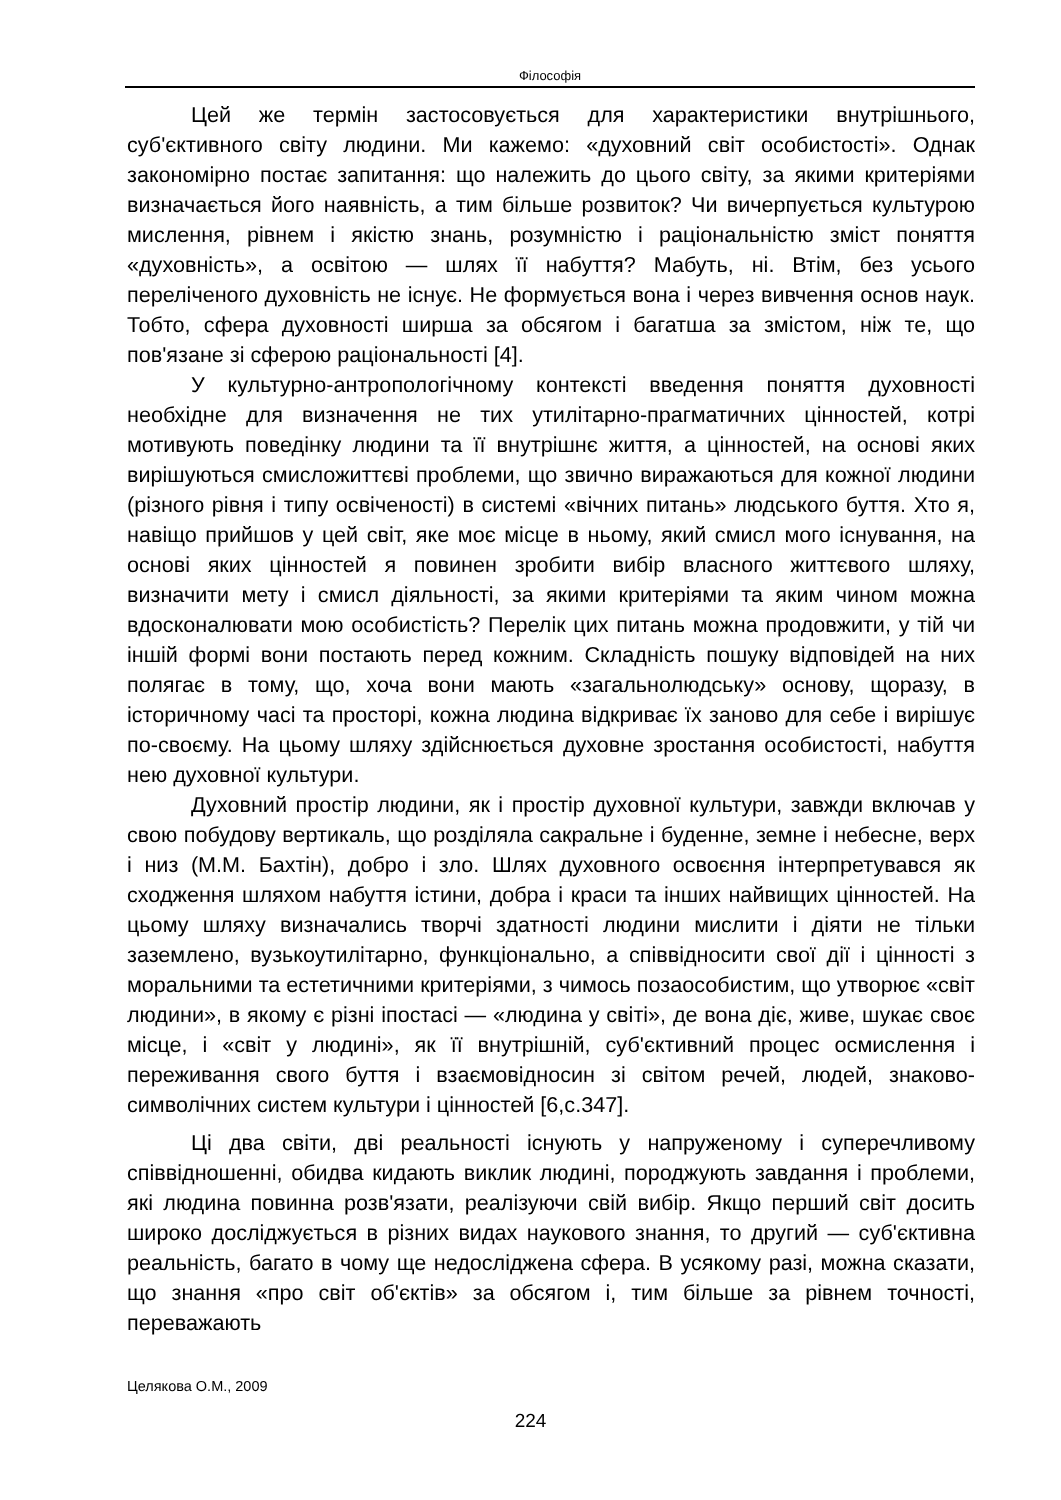Філософія
Цей же термін застосовується для характеристики внутрішнього, суб'єктивного світу людини. Ми кажемо: «духовний світ особистості». Однак закономірно постає запитання: що належить до цього світу, за якими критеріями визначається його наявність, а тим більше розвиток? Чи вичерпується культурою мислення, рівнем і якістю знань, розумністю і раціональністю зміст поняття «духовність», а освітою — шлях її набуття? Мабуть, ні. Втім, без усього переліченого духовність не існує. Не формується вона і через вивчення основ наук. Тобто, сфера духовності ширша за обсягом і багатша за змістом, ніж те, що пов'язане зі сферою раціональності [4].
У культурно-антропологічному контексті введення поняття духовності необхідне для визначення не тих утилітарно-прагматичних цінностей, котрі мотивують поведінку людини та її внутрішнє життя, а цінностей, на основі яких вирішуються смисложиттєві проблеми, що звично виражаються для кожної людини (різного рівня і типу освіченості) в системі «вічних питань» людського буття. Хто я, навіщо прийшов у цей світ, яке моє місце в ньому, який смисл мого існування, на основі яких цінностей я повинен зробити вибір власного життєвого шляху, визначити мету і смисл діяльності, за якими критеріями та яким чином можна вдосконалювати мою особистість? Перелік цих питань можна продовжити, у тій чи іншій формі вони постають перед кожним. Складність пошуку відповідей на них полягає в тому, що, хоча вони мають «загальнолюдську» основу, щоразу, в історичному часі та просторі, кожна людина відкриває їх заново для себе і вирішує по-своєму. На цьому шляху здійснюється духовне зростання особистості, набуття нею духовної культури.
Духовний простір людини, як і простір духовної культури, завжди включав у свою побудову вертикаль, що розділяла сакральне і буденне, земне і небесне, верх і низ (М.М. Бахтін), добро і зло. Шлях духовного освоєння інтерпретувався як сходження шляхом набуття істини, добра і краси та інших найвищих цінностей. На цьому шляху визначались творчі здатності людини мислити і діяти не тільки заземлено, вузькоутилітарно, функціонально, а співвідносити свої дії і цінності з моральними та естетичними критеріями, з чимось позаособистим, що утворює «світ людини», в якому є різні іпостасі — «людина у світі», де вона діє, живе, шукає своє місце, і «світ у людині», як її внутрішній, суб'єктивний процес осмислення і переживання свого буття і взаємовідносин зі світом речей, людей, знаково-символічних систем культури і цінностей [6,с.347].
Ці два світи, дві реальності існують у напруженому і суперечливому співвідношенні, обидва кидають виклик людині, породжують завдання і проблеми, які людина повинна розв'язати, реалізуючи свій вибір. Якщо перший світ досить широко досліджується в різних видах наукового знання, то другий — суб'єктивна реальність, багато в чому ще недосліджена сфера. В усякому разі, можна сказати, що знання «про світ об'єктів» за обсягом і, тим більше за рівнем точності, переважають
Целякова О.М., 2009
224